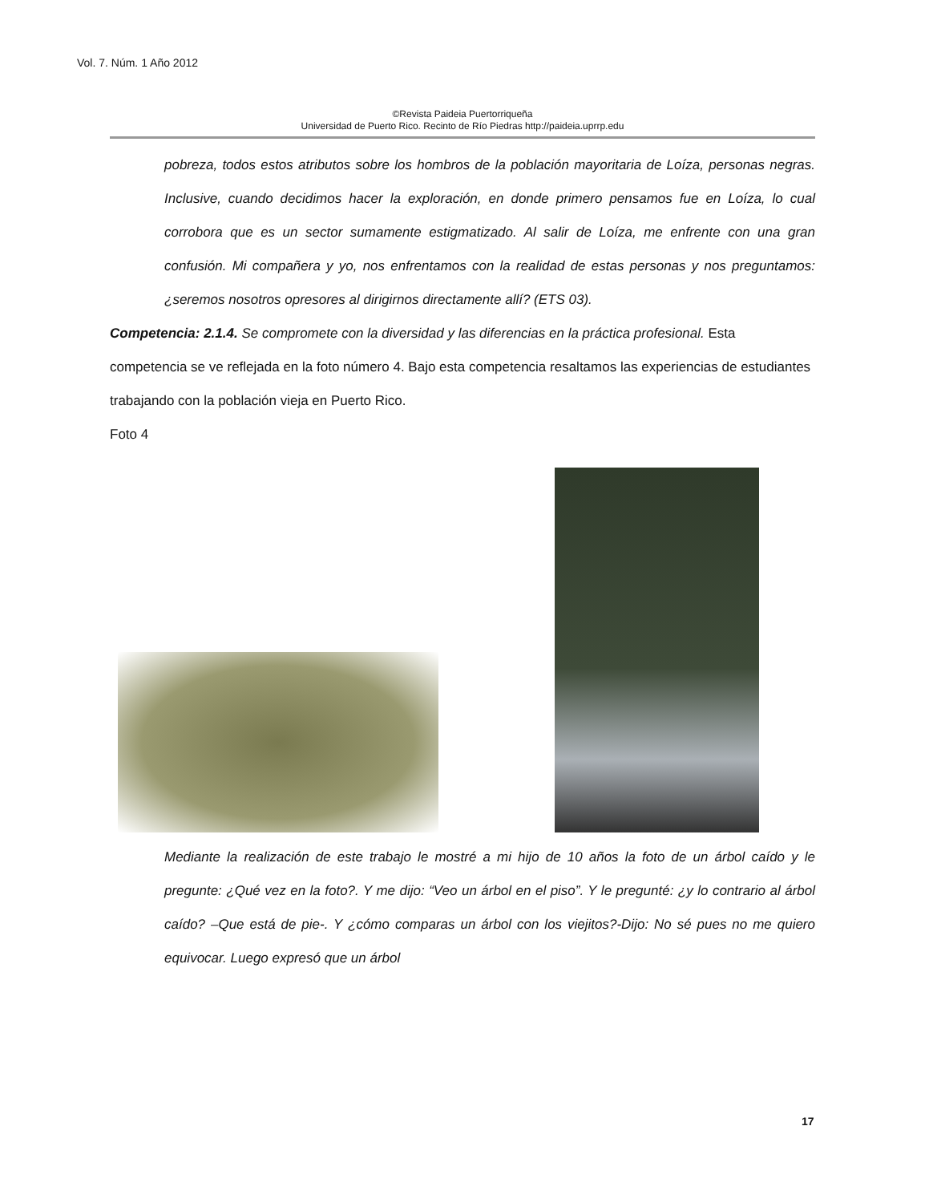Vol. 7. Núm. 1 Año 2012
©Revista Paideia Puertorriqueña
Universidad de Puerto Rico. Recinto de Río Piedras http://paideia.uprrp.edu
pobreza, todos estos atributos sobre los hombros de la población mayoritaria de Loíza, personas negras. Inclusive, cuando decidimos hacer la exploración, en donde primero pensamos fue en Loíza, lo cual corrobora que es un sector sumamente estigmatizado. Al salir de Loíza, me enfrente con una gran confusión. Mi compañera y yo, nos enfrentamos con la realidad de estas personas y nos preguntamos: ¿seremos nosotros opresores al dirigirnos directamente allí? (ETS 03).
Competencia: 2.1.4. Se compromete con la diversidad y las diferencias en la práctica profesional. Esta competencia se ve reflejada en la foto número 4. Bajo esta competencia resaltamos las experiencias de estudiantes trabajando con la población vieja en Puerto Rico.
Foto 4
Mediante la realización de este trabajo le mostré a mi hijo de 10 años la foto de un árbol caído y le pregunte: ¿Qué vez en la foto?. Y me dijo: “Veo un árbol en el piso”. Y le pregunté: ¿y lo contrario al árbol caído? –Que está de pie-. Y ¿cómo comparas un árbol con los viejitos?-Dijo: No sé pues no me quiero equivocar. Luego expresó que un árbol
17